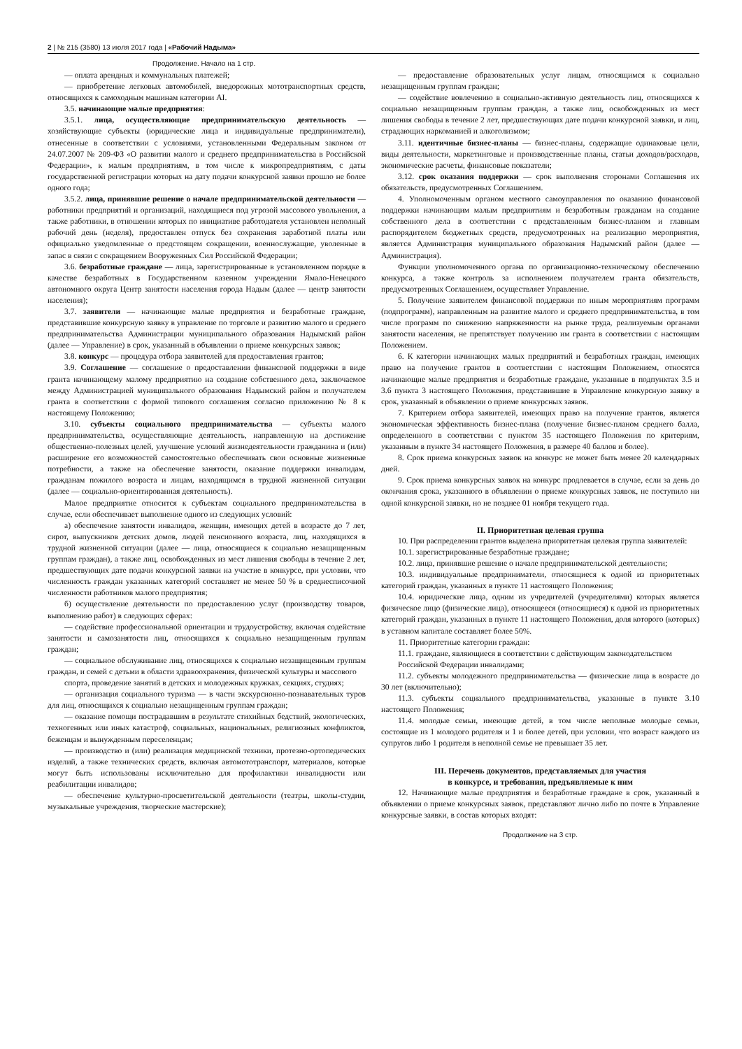2 | № 215 (3580) 13 июля 2017 года | «Рабочий Надыма»
Продолжение. Начало на 1 стр.
— оплата арендных и коммунальных платежей;
— приобретение легковых автомобилей, внедорожных мототранспортных средств, относящихся к самоходным машинам категории AI.
3.5. начинающие малые предприятия:
3.5.1. лица, осуществляющие предпринимательскую деятельность — хозяйствующие субъекты (юридические лица и индивидуальные предприниматели), отнесенные в соответствии с условиями, установленными Федеральным законом от 24.07.2007 № 209-ФЗ «О развитии малого и среднего предпринимательства в Российской Федерации», к малым предприятиям, в том числе к микропредприятиям, с даты государственной регистрации которых на дату подачи конкурсной заявки прошло не более одного года;
3.5.2. лица, принявшие решение о начале предпринимательской деятельности — работники предприятий и организаций, находящиеся под угрозой массового увольнения, а также работники, в отношении которых по инициативе работодателя установлен неполный рабочий день (неделя), предоставлен отпуск без сохранения заработной платы или официально уведомленные о предстоящем сокращении, военнослужащие, уволенные в запас в связи с сокращением Вооруженных Сил Российской Федерации;
3.6. безработные граждане — лица, зарегистрированные в установленном порядке в качестве безработных в Государственном казенном учреждении Ямало-Ненецкого автономного округа Центр занятости населения города Надым (далее — центр занятости населения);
3.7. заявители — начинающие малые предприятия и безработные граждане, представившие конкурсную заявку в управление по торговле и развитию малого и среднего предпринимательства Администрации муниципального образования Надымский район (далее — Управление) в срок, указанный в объявлении о приеме конкурсных заявок;
3.8. конкурс — процедура отбора заявителей для предоставления грантов;
3.9. Соглашение — соглашение о предоставлении финансовой поддержки в виде гранта начинающему малому предприятию на создание собственного дела, заключаемое между Администрацией муниципального образования Надымский район и получателем гранта в соответствии с формой типового соглашения согласно приложению № 8 к настоящему Положению;
3.10. субъекты социального предпринимательства — субъекты малого предпринимательства, осуществляющие деятельность, направленную на достижение общественно-полезных целей, улучшение условий жизнедеятельности гражданина и (или) расширение его возможностей самостоятельно обеспечивать свои основные жизненные потребности, а также на обеспечение занятости, оказание поддержки инвалидам, гражданам пожилого возраста и лицам, находящимся в трудной жизненной ситуации (далее — социально-ориентированная деятельность).
Малое предприятие относится к субъектам социального предпринимательства в случае, если обеспечивает выполнение одного из следующих условий:
а) обеспечение занятости инвалидов, женщин, имеющих детей в возрасте до 7 лет, сирот, выпускников детских домов, людей пенсионного возраста, лиц, находящихся в трудной жизненной ситуации (далее — лица, относящиеся к социально незащищенным группам граждан), а также лиц, освобожденных из мест лишения свободы в течение 2 лет, предшествующих дате подачи конкурсной заявки на участие в конкурсе, при условии, что численность граждан указанных категорий составляет не менее 50 % в среднесписочной численности работников малого предприятия;
б) осуществление деятельности по предоставлению услуг (производству товаров, выполнению работ) в следующих сферах:
— содействие профессиональной ориентации и трудоустройству, включая содействие занятости и самозанятости лиц, относящихся к социально незащищенным группам граждан;
— социальное обслуживание лиц, относящихся к социально незащищенным группам граждан, и семей с детьми в области здравоохранения, физической культуры и массового
спорта, проведение занятий в детских и молодежных кружках, секциях, студиях;
— организация социального туризма — в части экскурсионно-познавательных туров для лиц, относящихся к социально незащищенным группам граждан;
— оказание помощи пострадавшим в результате стихийных бедствий, экологических, техногенных или иных катастроф, социальных, национальных, религиозных конфликтов, беженцам и вынужденным переселенцам;
— производство и (или) реализация медицинской техники, протезно-ортопедических изделий, а также технических средств, включая автомототранспорт, материалов, которые могут быть использованы исключительно для профилактики инвалидности или реабилитации инвалидов;
— обеспечение культурно-просветительской деятельности (театры, школы-студии, музыкальные учреждения, творческие мастерские);
— предоставление образовательных услуг лицам, относящимся к социально незащищенным группам граждан;
— содействие вовлечению в социально-активную деятельность лиц, относящихся к социально незащищенным группам граждан, а также лиц, освобожденных из мест лишения свободы в течение 2 лет, предшествующих дате подачи конкурсной заявки, и лиц, страдающих наркоманией и алкоголизмом;
3.11. идентичные бизнес-планы — бизнес-планы, содержащие одинаковые цели, виды деятельности, маркетинговые и производственные планы, статьи доходов/расходов, экономические расчеты, финансовые показатели;
3.12. срок оказания поддержки — срок выполнения сторонами Соглашения их обязательств, предусмотренных Соглашением.
4. Уполномоченным органом местного самоуправления по оказанию финансовой поддержки начинающим малым предприятиям и безработным гражданам на создание собственного дела в соответствии с представленным бизнес-планом и главным распорядителем бюджетных средств, предусмотренных на реализацию мероприятия, является Администрация муниципального образования Надымский район (далее — Администрация).
Функции уполномоченного органа по организационно-техническому обеспечению конкурса, а также контроль за исполнением получателем гранта обязательств, предусмотренных Соглашением, осуществляет Управление.
5. Получение заявителем финансовой поддержки по иным мероприятиям программ (подпрограмм), направленным на развитие малого и среднего предпринимательства, в том числе программ по снижению напряженности на рынке труда, реализуемым органами занятости населения, не препятствует получению им гранта в соответствии с настоящим Положением.
6. К категории начинающих малых предприятий и безработных граждан, имеющих право на получение грантов в соответствии с настоящим Положением, относятся начинающие малые предприятия и безработные граждане, указанные в подпунктах 3.5 и 3.6 пункта 3 настоящего Положения, представившие в Управление конкурсную заявку в срок, указанный в объявлении о приеме конкурсных заявок.
7. Критерием отбора заявителей, имеющих право на получение грантов, является экономическая эффективность бизнес-плана (получение бизнес-планом среднего балла, определенного в соответствии с пунктом 35 настоящего Положения по критериям, указанным в пункте 34 настоящего Положения, в размере 40 баллов и более).
8. Срок приема конкурсных заявок на конкурс не может быть менее 20 календарных дней.
9. Срок приема конкурсных заявок на конкурс продлевается в случае, если за день до окончания срока, указанного в объявлении о приеме конкурсных заявок, не поступило ни одной конкурсной заявки, но не позднее 01 ноября текущего года.
II. Приоритетная целевая группа
10. При распределении грантов выделена приоритетная целевая группа заявителей:
10.1. зарегистрированные безработные граждане;
10.2. лица, принявшие решение о начале предпринимательской деятельности;
10.3. индивидуальные предприниматели, относящиеся к одной из приоритетных категорий граждан, указанных в пункте 11 настоящего Положения;
10.4. юридические лица, одним из учредителей (учредителями) которых является физическое лицо (физические лица), относящееся (относящиеся) к одной из приоритетных категорий граждан, указанных в пункте 11 настоящего Положения, доля которого (которых) в уставном капитале составляет более 50%.
11. Приоритетные категории граждан:
11.1. граждане, являющиеся в соответствии с действующим законодательством
Российской Федерации инвалидами;
11.2. субъекты молодежного предпринимательства — физические лица в возрасте до 30 лет (включительно);
11.3. субъекты социального предпринимательства, указанные в пункте 3.10 настоящего Положения;
11.4. молодые семьи, имеющие детей, в том числе неполные молодые семьи, состоящие из 1 молодого родителя и 1 и более детей, при условии, что возраст каждого из супругов либо 1 родителя в неполной семье не превышает 35 лет.
III. Перечень документов, представляемых для участия
в конкурсе, и требования, предъявляемые к ним
12. Начинающие малые предприятия и безработные граждане в срок, указанный в объявлении о приеме конкурсных заявок, представляют лично либо по почте в Управление конкурсные заявки, в состав которых входят:
Продолжение на 3 стр.